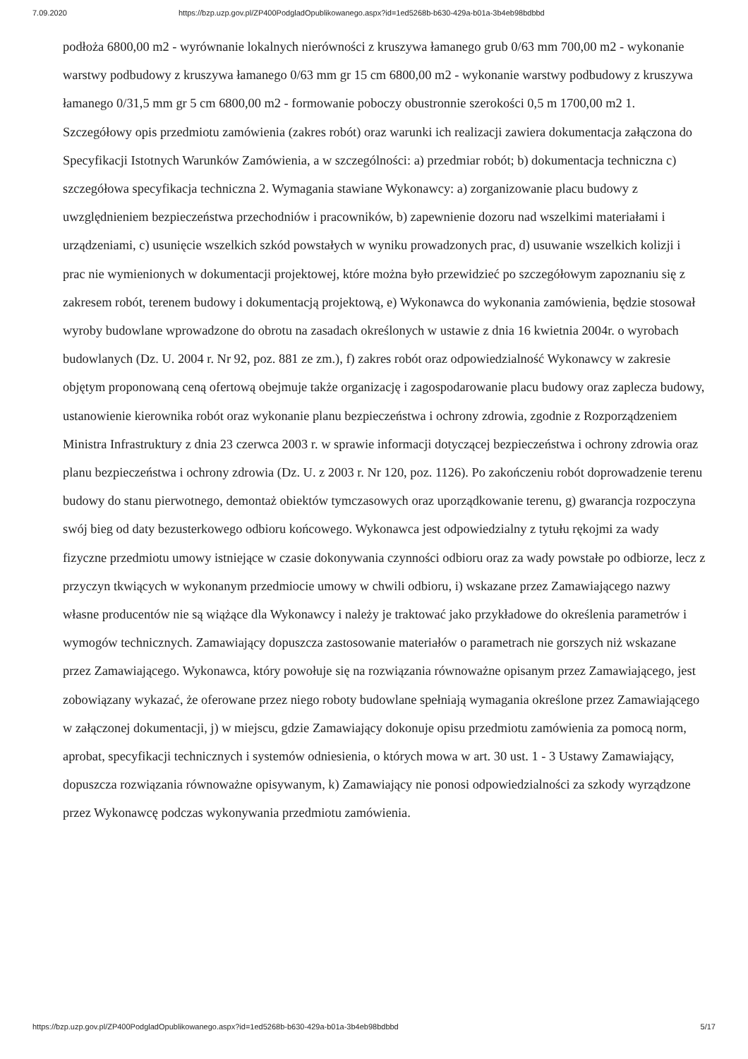7.09.2020 https://bzp.uzp.gov.pl/ZP400PodgladOpublikowanego.aspx?id=1ed5268b-b630-429a-b01a-3b4eb98bdbbd
podłoża 6800,00 m2 - wyrównanie lokalnych nierówności z kruszywa łamanego grub 0/63 mm 700,00 m2 - wykonanie warstwy podbudowy z kruszywa łamanego 0/63 mm gr 15 cm 6800,00 m2 - wykonanie warstwy podbudowy z kruszywa łamanego 0/31,5 mm gr 5 cm 6800,00 m2 - formowanie poboczy obustronnie szerokości 0,5 m 1700,00 m2 1. Szczegółowy opis przedmiotu zamówienia (zakres robót) oraz warunki ich realizacji zawiera dokumentacja załączona do Specyfikacji Istotnych Warunków Zamówienia, a w szczególności: a) przedmiar robót; b) dokumentacja techniczna c) szczegółowa specyfikacja techniczna 2. Wymagania stawiane Wykonawcy: a) zorganizowanie placu budowy z uwzględnieniem bezpieczeństwa przechodniów i pracowników, b) zapewnienie dozoru nad wszelkimi materiałami i urządzeniami, c) usunięcie wszelkich szkód powstałych w wyniku prowadzonych prac, d) usuwanie wszelkich kolizji i prac nie wymienionych w dokumentacji projektowej, które można było przewidzieć po szczegółowym zapoznaniu się z zakresem robót, terenem budowy i dokumentacją projektową, e) Wykonawca do wykonania zamówienia, będzie stosował wyroby budowlane wprowadzone do obrotu na zasadach określonych w ustawie z dnia 16 kwietnia 2004r. o wyrobach budowlanych (Dz. U. 2004 r. Nr 92, poz. 881 ze zm.), f) zakres robót oraz odpowiedzialność Wykonawcy w zakresie objętym proponowaną ceną ofertową obejmuje także organizację i zagospodarowanie placu budowy oraz zaplecza budowy, ustanowienie kierownika robót oraz wykonanie planu bezpieczeństwa i ochrony zdrowia, zgodnie z Rozporządzeniem Ministra Infrastruktury z dnia 23 czerwca 2003 r. w sprawie informacji dotyczącej bezpieczeństwa i ochrony zdrowia oraz planu bezpieczeństwa i ochrony zdrowia (Dz. U. z 2003 r. Nr 120, poz. 1126). Po zakończeniu robót doprowadzenie terenu budowy do stanu pierwotnego, demontaż obiektów tymczasowych oraz uporządkowanie terenu, g) gwarancja rozpoczyna swój bieg od daty bezusterkowego odbioru końcowego. Wykonawca jest odpowiedzialny z tytułu rękojmi za wady fizyczne przedmiotu umowy istniejące w czasie dokonywania czynności odbioru oraz za wady powstałe po odbiorze, lecz z przyczyn tkwiących w wykonanym przedmiocie umowy w chwili odbioru, i) wskazane przez Zamawiającego nazwy własne producentów nie są wiążące dla Wykonawcy i należy je traktować jako przykładowe do określenia parametrów i wymogów technicznych. Zamawiający dopuszcza zastosowanie materiałów o parametrach nie gorszych niż wskazane przez Zamawiającego. Wykonawca, który powołuje się na rozwiązania równoważne opisanym przez Zamawiającego, jest zobowiązany wykazać, że oferowane przez niego roboty budowlane spełniają wymagania określone przez Zamawiającego w załączonej dokumentacji, j) w miejscu, gdzie Zamawiający dokonuje opisu przedmiotu zamówienia za pomocą norm, aprobat, specyfikacji technicznych i systemów odniesienia, o których mowa w art. 30 ust. 1 - 3 Ustawy Zamawiający, dopuszcza rozwiązania równoważne opisywanym, k) Zamawiający nie ponosi odpowiedzialności za szkody wyrządzone przez Wykonawcę podczas wykonywania przedmiotu zamówienia.
https://bzp.uzp.gov.pl/ZP400PodgladOpublikowanego.aspx?id=1ed5268b-b630-429a-b01a-3b4eb98bdbbd 5/17